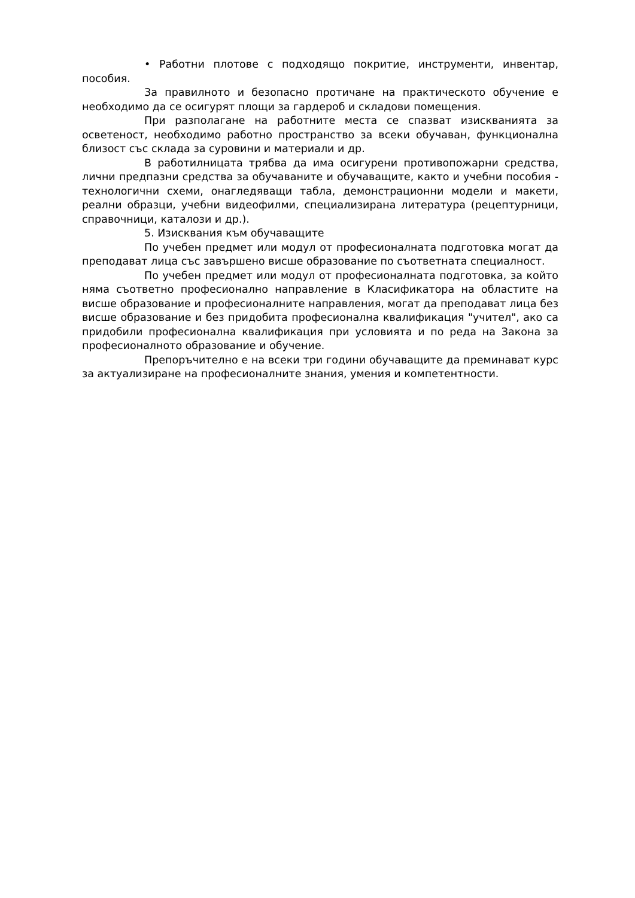• Работни плотове с подходящо покритие, инструменти, инвентар, пособия.
За правилното и безопасно протичане на практическото обучение е необходимо да се осигурят площи за гардероб и складови помещения.
При разполагане на работните места се спазват изискванията за осветеност, необходимо работно пространство за всеки обучаван, функционална близост със склада за суровини и материали и др.
В работилницата трябва да има осигурени противопожарни средства, лични предпазни средства за обучаваните и обучаващите, както и учебни пособия - технологични схеми, онагледяващи табла, демонстрационни модели и макети, реални образци, учебни видеофилми, специализирана литература (рецептурници, справочници, каталози и др.).
5. Изисквания към обучаващите
По учебен предмет или модул от професионалната подготовка могат да преподават лица със завършено висше образование по съответната специалност.
По учебен предмет или модул от професионалната подготовка, за който няма съответно професионално направление в Класификатора на областите на висше образование и професионалните направления, могат да преподават лица без висше образование и без придобита професионална квалификация "учител", ако са придобили професионална квалификация при условията и по реда на Закона за професионалното образование и обучение.
Препоръчително е на всеки три години обучаващите да преминават курс за актуализиране на професионалните знания, умения и компетентности.